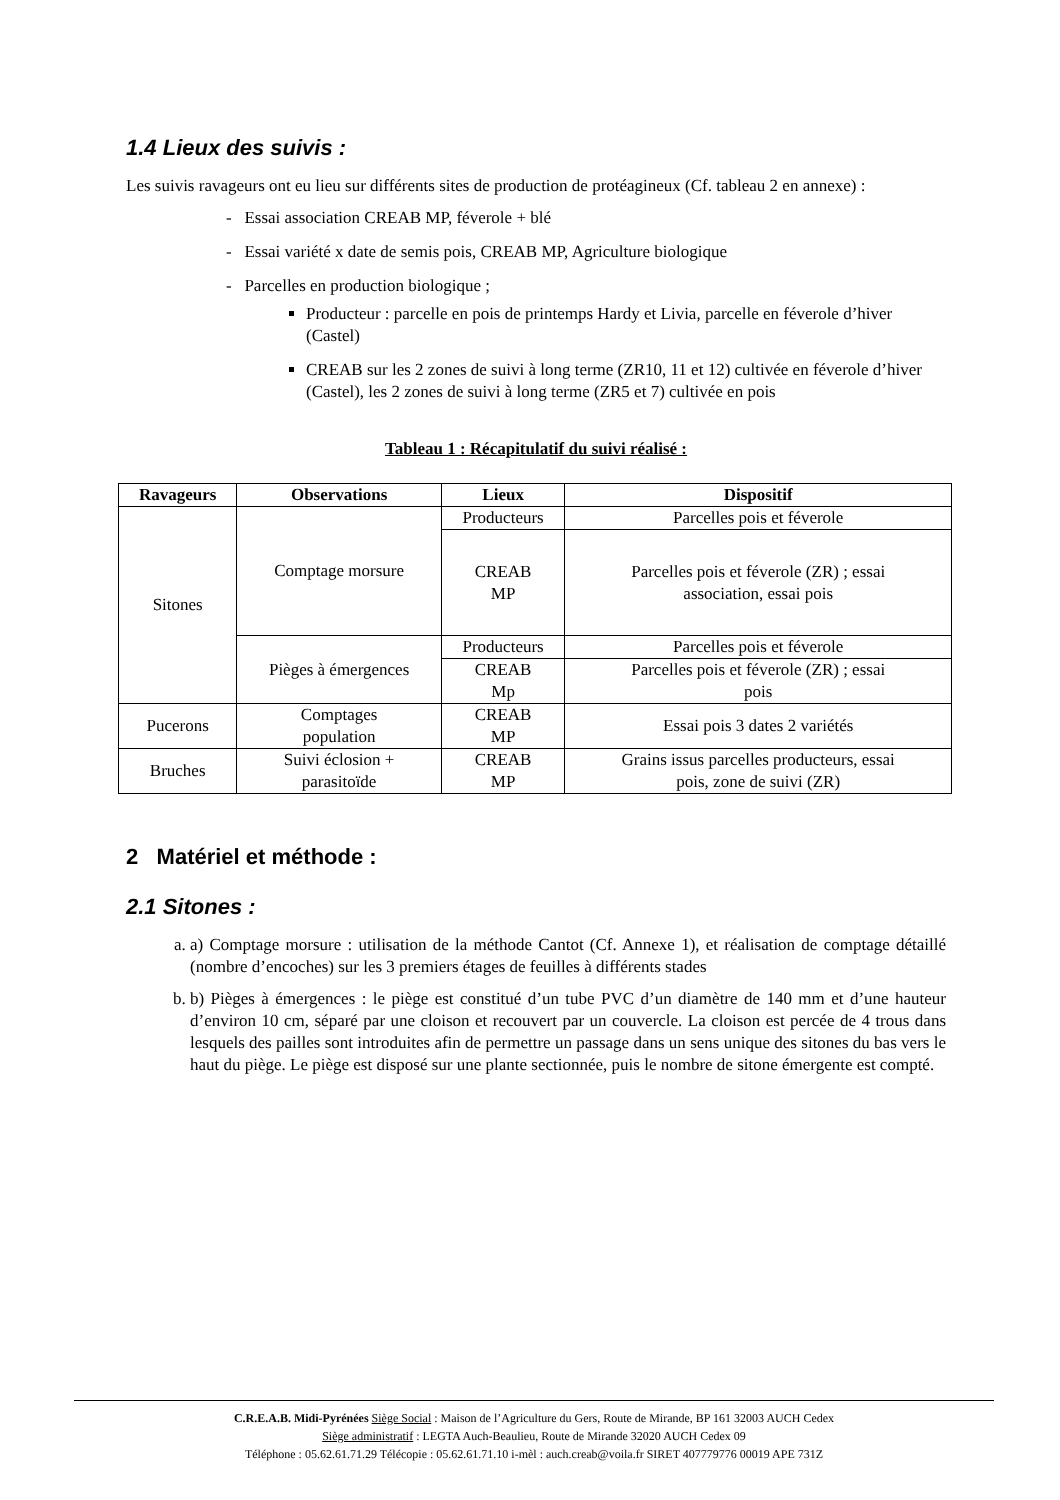1.4 Lieux des suivis :
Les suivis ravageurs ont eu lieu sur différents sites de production de protéagineux (Cf. tableau 2 en annexe) :
- Essai association CREAB MP, féverole + blé
- Essai variété x date de semis pois, CREAB MP, Agriculture biologique
- Parcelles en production biologique ;
Producteur : parcelle en pois de printemps Hardy et Livia, parcelle en féverole d’hiver (Castel)
CREAB sur les 2 zones de suivi à long terme (ZR10, 11 et 12) cultivée en féverole d’hiver (Castel), les 2 zones de suivi à long terme (ZR5 et 7) cultivée en pois
Tableau 1 : Récapitulatif du suivi réalisé :
| Ravageurs | Observations | Lieux | Dispositif |
| --- | --- | --- | --- |
| Sitones | Comptage morsure | Producteurs | Parcelles pois et féverole |
| | | CREAB MP | Parcelles pois et féverole (ZR) ; essai association, essai pois |
| | Pièges à émergences | Producteurs | Parcelles pois et féverole |
| | | CREAB Mp | Parcelles pois et féverole (ZR) ; essai pois |
| Pucerons | Comptages population | CREAB MP | Essai pois 3 dates 2 variétés |
| Bruches | Suivi éclosion + parasitoïde | CREAB MP | Grains issus parcelles producteurs, essai pois, zone de suivi (ZR) |
2 Matériel et méthode :
2.1 Sitones :
a. a) Comptage morsure : utilisation de la méthode Cantot (Cf. Annexe 1), et réalisation de comptage détaillé (nombre d’encoches) sur les 3 premiers étages de feuilles à différents stades
b. b) Pièges à émergences : le piège est constitué d’un tube PVC d’un diamètre de 140 mm et d’une hauteur d’environ 10 cm, séparé par une cloison et recouvert par un couvercle. La cloison est percée de 4 trous dans lesquels des pailles sont introduites afin de permettre un passage dans un sens unique des sitones du bas vers le haut du piège. Le piège est disposé sur une plante sectionnée, puis le nombre de sitone émergente est compté.
C.R.E.A.B. Midi-Pyrénées Siège Social : Maison de l’Agriculture du Gers, Route de Mirande, BP 161 32003 AUCH Cedex
Siège administratif : LEGTA Auch-Beaulieu, Route de Mirande 32020 AUCH Cedex 09
Téléphone : 05.62.61.71.29 Télécopie : 05.62.61.71.10 i-mèl : auch.creab@voila.fr SIRET 407779776 00019 APE 731Z